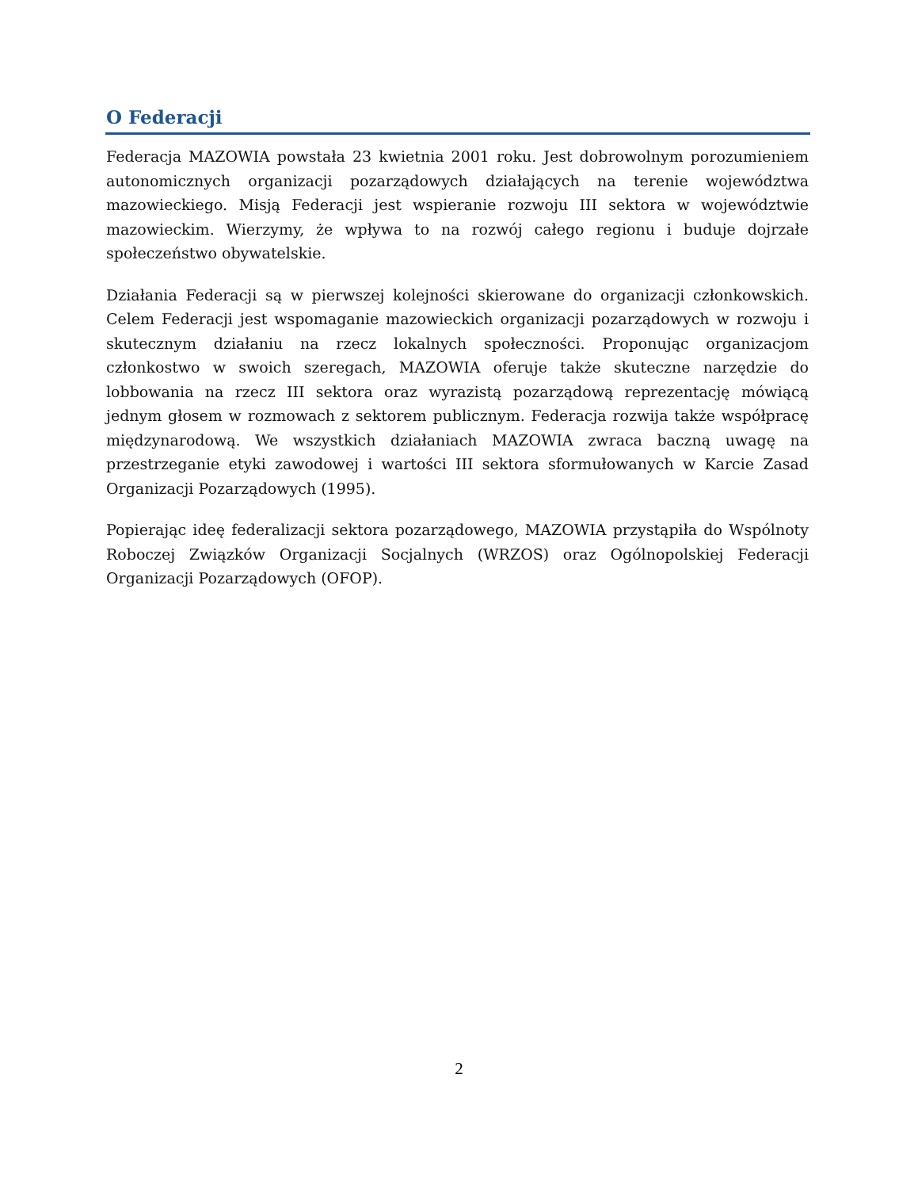O Federacji
Federacja MAZOWIA powstała 23 kwietnia 2001 roku. Jest dobrowolnym porozumieniem autonomicznych organizacji pozarządowych działających na terenie województwa mazowieckiego. Misją Federacji jest wspieranie rozwoju III sektora w województwie mazowieckim. Wierzymy, że wpływa to na rozwój całego regionu i buduje dojrzałe społeczeństwo obywatelskie.
Działania Federacji są w pierwszej kolejności skierowane do organizacji członkowskich. Celem Federacji jest wspomaganie mazowieckich organizacji pozarządowych w rozwoju i skutecznym działaniu na rzecz lokalnych społeczności. Proponując organizacjom członkostwo w swoich szeregach, MAZOWIA oferuje także skuteczne narzędzie do lobbowania na rzecz III sektora oraz wyrazistą pozarządową reprezentację mówiącą jednym głosem w rozmowach z sektorem publicznym. Federacja rozwija także współpracę międzynarodową. We wszystkich działaniach MAZOWIA zwraca baczną uwagę na przestrzeganie etyki zawodowej i wartości III sektora sformułowanych w Karcie Zasad Organizacji Pozarządowych (1995).
Popierając ideę federalizacji sektora pozarządowego, MAZOWIA przystąpiła do Wspólnoty Roboczej Związków Organizacji Socjalnych (WRZOS) oraz Ogólnopolskiej Federacji Organizacji Pozarządowych (OFOP).
2